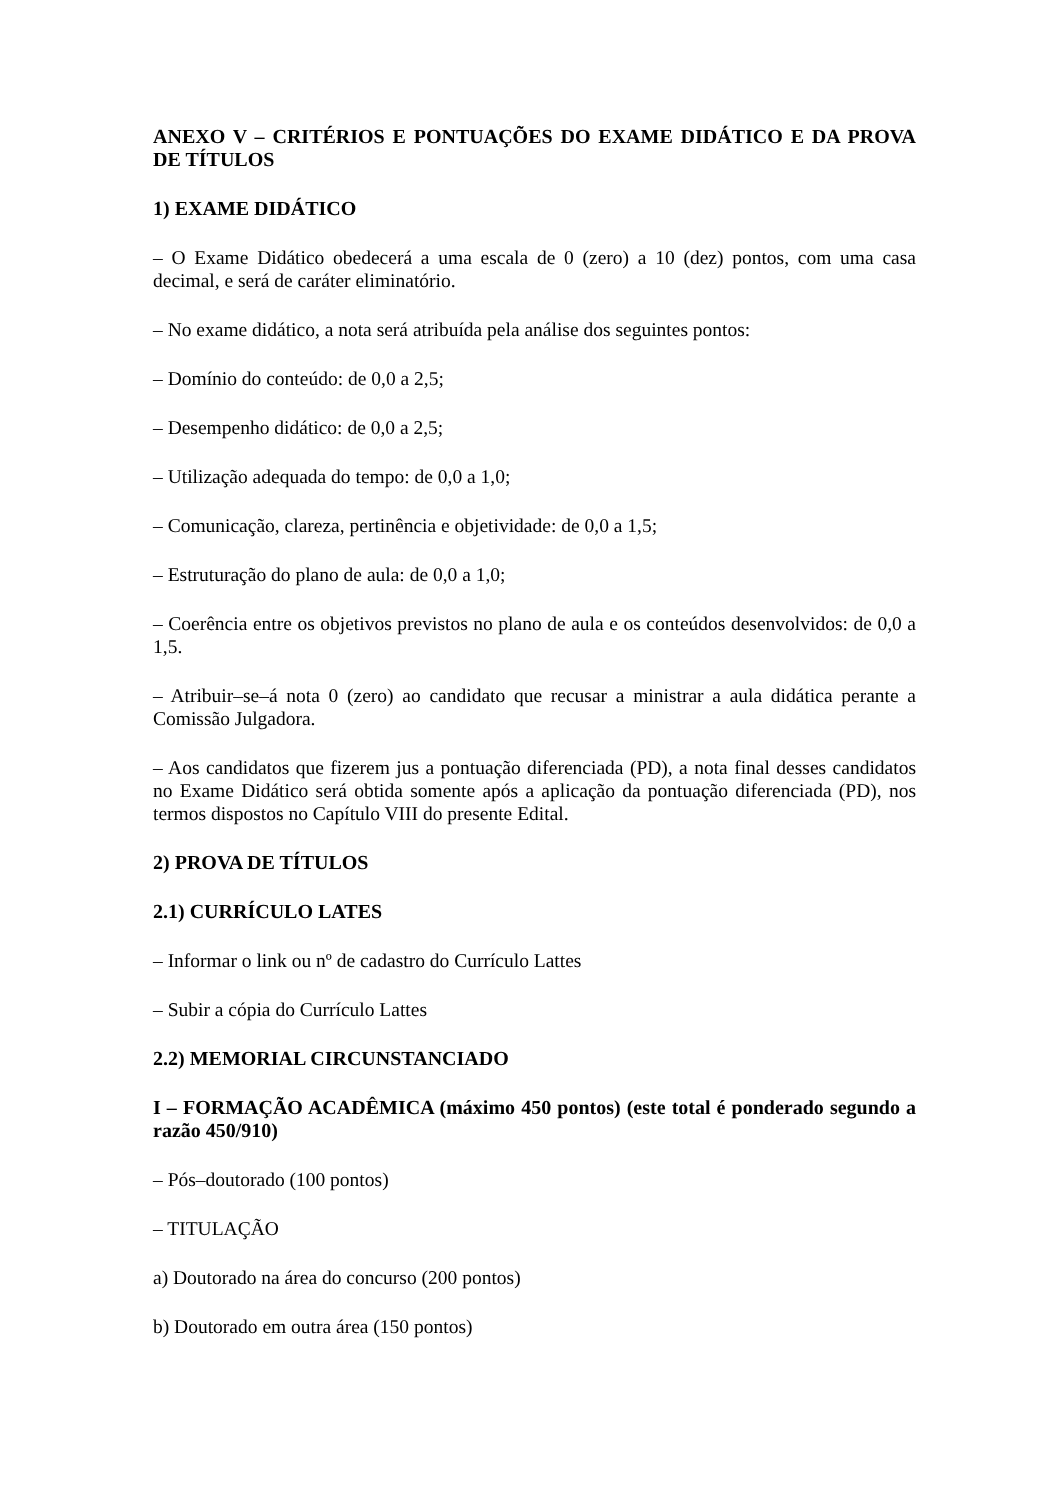ANEXO V – CRITÉRIOS E PONTUAÇÕES DO EXAME DIDÁTICO E DA PROVA DE TÍTULOS
1) EXAME DIDÁTICO
– O Exame Didático obedecerá a uma escala de 0 (zero) a 10 (dez) pontos, com uma casa decimal, e será de caráter eliminatório.
– No exame didático, a nota será atribuída pela análise dos seguintes pontos:
– Domínio do conteúdo: de 0,0 a 2,5;
– Desempenho didático: de 0,0 a 2,5;
– Utilização adequada do tempo: de 0,0 a 1,0;
– Comunicação, clareza, pertinência e objetividade: de 0,0 a 1,5;
– Estruturação do plano de aula: de 0,0 a 1,0;
– Coerência entre os objetivos previstos no plano de aula e os conteúdos desenvolvidos: de 0,0 a 1,5.
– Atribuir–se–á nota 0 (zero) ao candidato que recusar a ministrar a aula didática perante a Comissão Julgadora.
– Aos candidatos que fizerem jus a pontuação diferenciada (PD), a nota final desses candidatos no Exame Didático será obtida somente após a aplicação da pontuação diferenciada (PD), nos termos dispostos no Capítulo VIII do presente Edital.
2) PROVA DE TÍTULOS
2.1) CURRÍCULO LATES
– Informar o link ou nº de cadastro do Currículo Lattes
– Subir a cópia do Currículo Lattes
2.2) MEMORIAL CIRCUNSTANCIADO
I – FORMAÇÃO ACADÊMICA (máximo 450 pontos) (este total é ponderado segundo a razão 450/910)
– Pós–doutorado (100 pontos)
– TITULAÇÃO
a) Doutorado na área do concurso (200 pontos)
b) Doutorado em outra área (150 pontos)